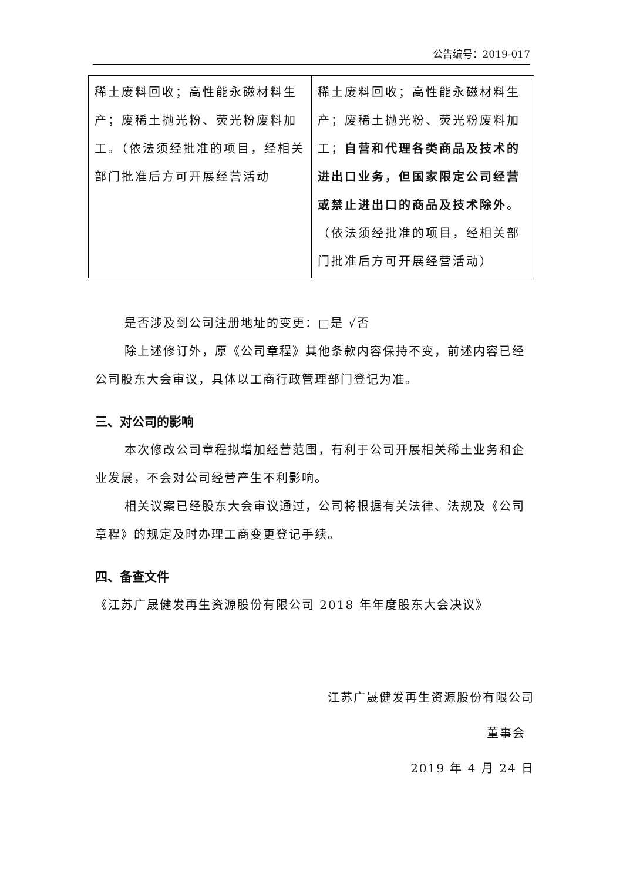公告编号：2019-017
| 稀土废料回收；高性能永磁材料生产；废稀土抛光粉、荧光粉废料加工。（依法须经批准的项目，经相关部门批准后方可开展经营活动 | 稀土废料回收；高性能永磁材料生产；废稀土抛光粉、荧光粉废料加工； 自营和代理各类商品及技术的进出口业务，但国家限定公司经营或禁止进出口的商品及技术除外 。（依法须经批准的项目，经相关部门批准后方可开展经营活动） |
是否涉及到公司注册地址的变更：□是 √否
除上述修订外，原《公司章程》其他条款内容保持不变，前述内容已经公司股东大会审议，具体以工商行政管理部门登记为准。
三、对公司的影响
本次修改公司章程拟增加经营范围，有利于公司开展相关稀土业务和企业发展，不会对公司经营产生不利影响。
相关议案已经股东大会审议通过，公司将根据有关法律、法规及《公司章程》的规定及时办理工商变更登记手续。
四、备查文件
《江苏广晟健发再生资源股份有限公司 2018 年年度股东大会决议》
江苏广晟健发再生资源股份有限公司
董事会
2019 年 4 月 24 日